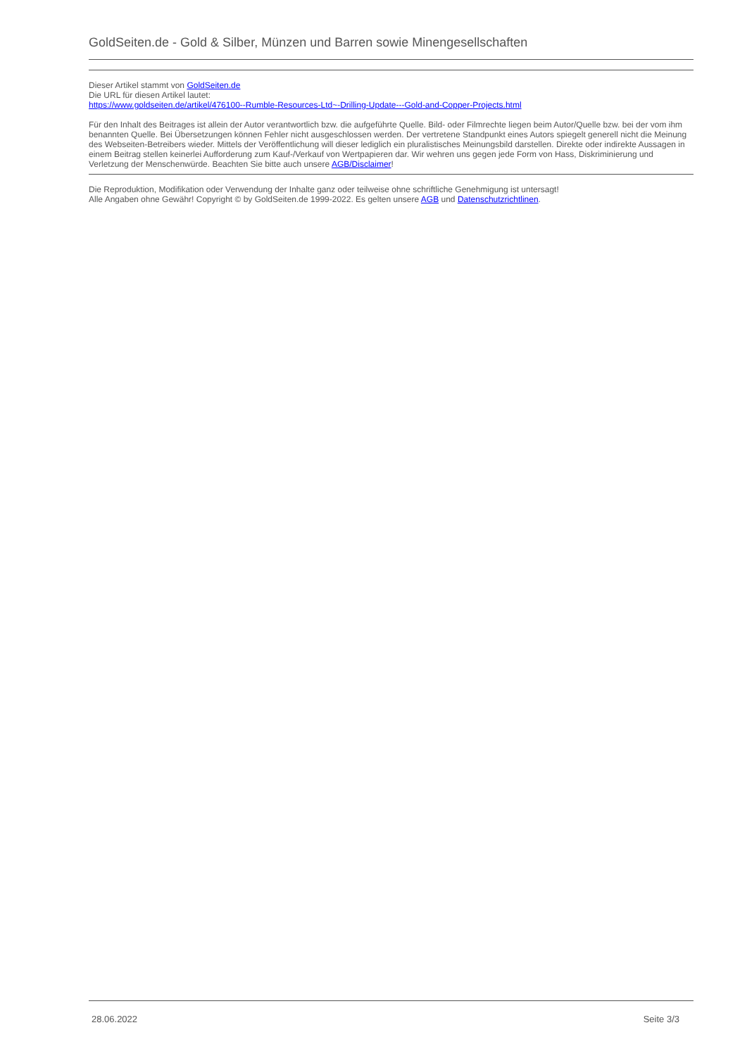GoldSeiten.de - Gold & Silber, Münzen und Barren sowie Minengesellschaften
Dieser Artikel stammt von GoldSeiten.de
Die URL für diesen Artikel lautet:
https://www.goldseiten.de/artikel/476100--Rumble-Resources-Ltd~-Drilling-Update---Gold-and-Copper-Projects.html
Für den Inhalt des Beitrages ist allein der Autor verantwortlich bzw. die aufgeführte Quelle. Bild- oder Filmrechte liegen beim Autor/Quelle bzw. bei der vom ihm benannten Quelle. Bei Übersetzungen können Fehler nicht ausgeschlossen werden. Der vertretene Standpunkt eines Autors spiegelt generell nicht die Meinung des Webseiten-Betreibers wieder. Mittels der Veröffentlichung will dieser lediglich ein pluralistisches Meinungsbild darstellen. Direkte oder indirekte Aussagen in einem Beitrag stellen keinerlei Aufforderung zum Kauf-/Verkauf von Wertpapieren dar. Wir wehren uns gegen jede Form von Hass, Diskriminierung und Verletzung der Menschenwürde. Beachten Sie bitte auch unsere AGB/Disclaimer!
Die Reproduktion, Modifikation oder Verwendung der Inhalte ganz oder teilweise ohne schriftliche Genehmigung ist untersagt!
Alle Angaben ohne Gewähr! Copyright © by GoldSeiten.de 1999-2022. Es gelten unsere AGB und Datenschutzrichtlinen.
28.06.2022 Seite 3/3